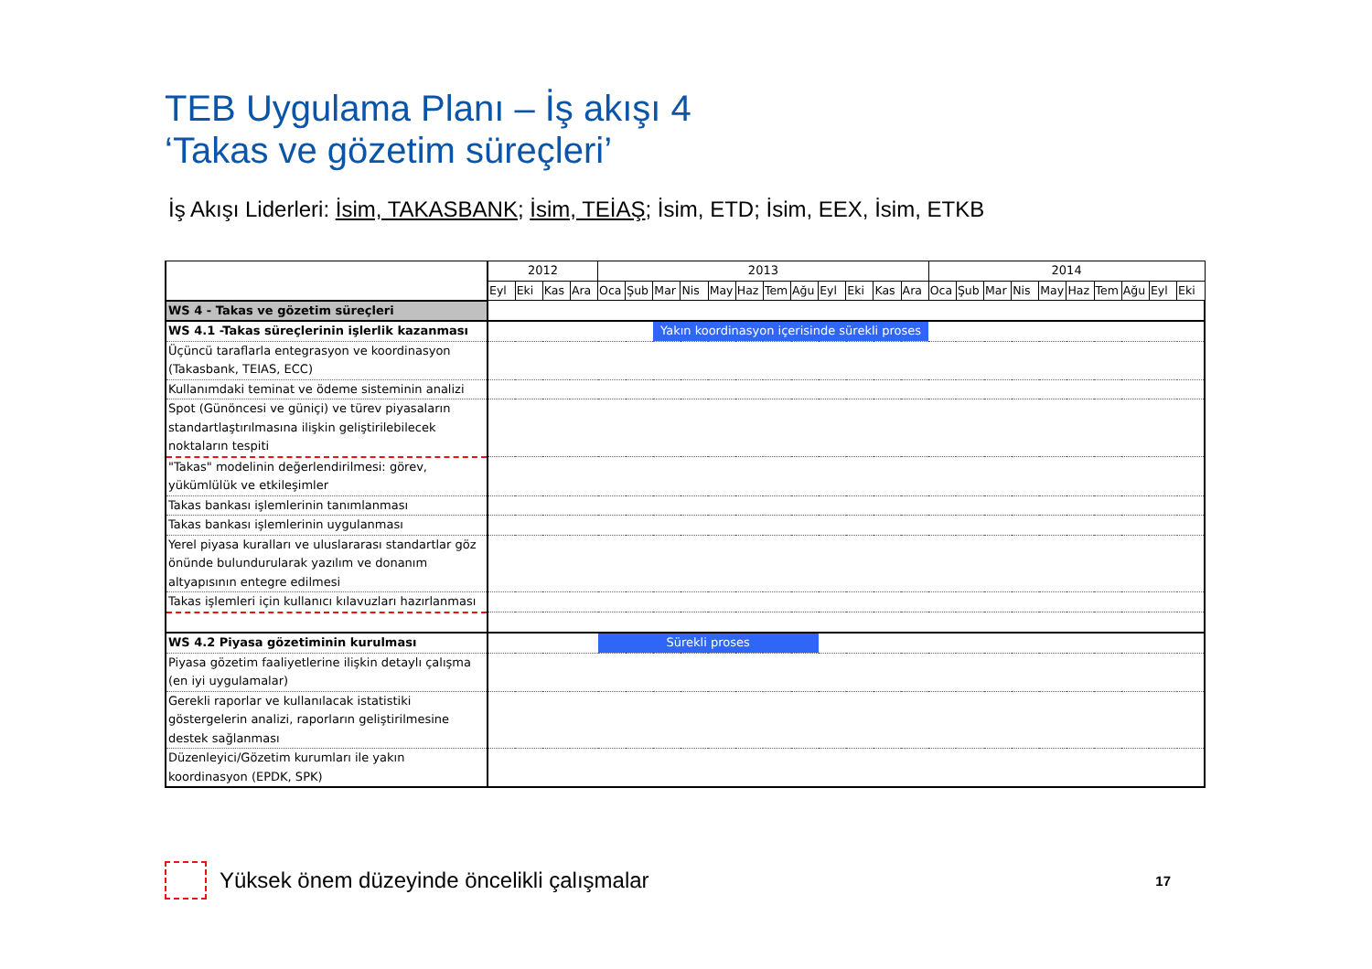TEB Uygulama Planı – İş akışı 4
‘Takas ve gözetim süreçleri’
İş Akışı Liderleri: İsim, TAKASBANK; İsim, TEİAŞ; İsim, ETD; İsim, EEX, İsim, ETKB
| | 2012 | | | | 2013 | | | | | | | | | | | | 2014 | | | | | | | | | |
| --- | --- | --- | --- | --- | --- | --- | --- | --- | --- | --- | --- | --- | --- | --- | --- | --- | --- | --- | --- | --- | --- | --- | --- | --- | --- | --- |
| | Eyl | Eki | Kas | Ara | Oca | Şub | Mar | Nis | May | Haz | Tem | Ağu | Eyl | Eki | Kas | Ara | Oca | Şub | Mar | Nis | May | Haz | Tem | Ağu | Eyl | Eki |
| WS 4 - Takas ve gözetim süreçleri | | | | | | | | | | | | | | | | | | | | | | | | | | |
| WS 4.1 -Takas süreçlerinin işlerlik kazanması | | | | | | | Yakın koordinasyon içerisinde sürekli proses | | | | | | | | | | | | | | | | | | | |
| Üçüncü taraflarla entegrasyon ve koordinasyon (Takasbank, TEIAS, ECC) | | | | | | | | | | | | | | | | | | | | | | | | | | |
| Kullanımdaki teminat ve ödeme sisteminin analizi | | | | | | | | | | | | | | | | | | | | | | | | | | |
| Spot (Günöncesi ve güniçi) ve türev piyasaların standartlaştırılmasına ilişkin geliştirilebilecek noktaların tespiti | | | | | | | | | | | | | | | | | | | | | | | | | | |
| "Takas" modelinin değerlendirilmesi: görev, yükümlülük ve etkileşimler | | | | | | | | | | | | | | | | | | | | | | | | | | |
| Takas bankası işlemlerinin tanımlanması | | | | | | | | | | | | | | | | | | | | | | | | | | |
| Takas bankası işlemlerinin uygulanması | | | | | | | | | | | | | | | | | | | | | | | | | | |
| Yerel piyasa kuralları ve uluslararası standartlar göz önünde bulundurularak yazılım ve donanım altyapısının entegre edilmesi | | | | | | | | | | | | | | | | | | | | | | | | | | |
| Takas işlemleri için kullanıcı kılavuzları hazırlanması | | | | | | | | | | | | | | | | | | | | | | | | | | |
| WS 4.2 Piyasa gözetiminin kurulması | | | | | Sürekli proses | | | | | | | | | | | | | | | | | | | | | |
| Piyasa gözetim faaliyetlerine ilişkin detaylı çalışma (en iyi uygulamalar) | | | | | | | | | | | | | | | | | | | | | | | | | | |
| Gerekli raporlar ve kullanılacak istatistiki göstergelerin analizi, raporların geliştirilmesine destek sağlanması | | | | | | | | | | | | | | | | | | | | | | | | | | |
| Düzenleyici/Gözetim kurumları ile yakın koordinasyon (EPDK, SPK) | | | | | | | | | | | | | | | | | | | | | | | | | | |
Yüksek önem düzeyinde öncelikli çalışmalar 17